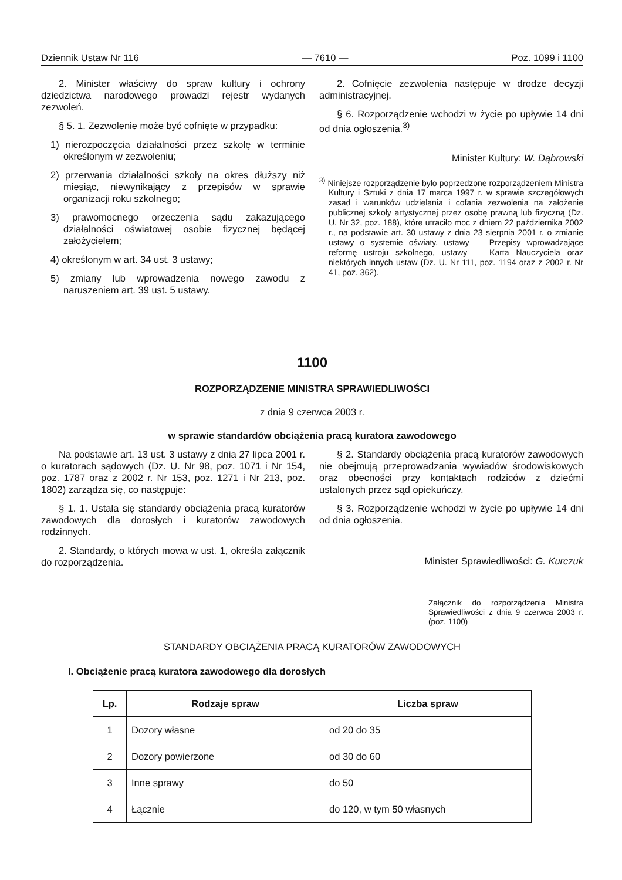Dziennik Ustaw Nr 116 — 7610 — Poz. 1099 i 1100
2. Minister właściwy do spraw kultury i ochrony dziedzictwa narodowego prowadzi rejestr wydanych zezwoleń.
§ 5. 1. Zezwolenie może być cofnięte w przypadku:
1) nierozpoczęcia działalności przez szkołę w terminie określonym w zezwoleniu;
2) przerwania działalności szkoły na okres dłuższy niż miesiąc, niewynikający z przepisów w sprawie organizacji roku szkolnego;
3) prawomocnego orzeczenia sądu zakazującego działalności oświatowej osobie fizycznej będącej założycielem;
4) określonym w art. 34 ust. 3 ustawy;
5) zmiany lub wprowadzenia nowego zawodu z naruszeniem art. 39 ust. 5 ustawy.
2. Cofnięcie zezwolenia następuje w drodze decyzji administracyjnej.
§ 6. Rozporządzenie wchodzi w życie po upływie 14 dni od dnia ogłoszenia.<sup>3)</sup>
Minister Kultury: W. Dąbrowski
<sup>3)</sup> Niniejsze rozporządzenie było poprzedzone rozporządzeniem Ministra Kultury i Sztuki z dnia 17 marca 1997 r. w sprawie szczegółowych zasad i warunków udzielania i cofania zezwolenia na założenie publicznej szkoły artystycznej przez osobę prawną lub fizyczną (Dz. U. Nr 32, poz. 188), które utraciło moc z dniem 22 października 2002 r., na podstawie art. 30 ustawy z dnia 23 sierpnia 2001 r. o zmianie ustawy o systemie oświaty, ustawy — Przepisy wprowadzające reformę ustroju szkolnego, ustawy — Karta Nauczyciela oraz niektórych innych ustaw (Dz. U. Nr 111, poz. 1194 oraz z 2002 r. Nr 41, poz. 362).
1100
ROZPORZĄDZENIE MINISTRA SPRAWIEDLIWOŚCI
z dnia 9 czerwca 2003 r.
w sprawie standardów obciążenia pracą kuratora zawodowego
Na podstawie art. 13 ust. 3 ustawy z dnia 27 lipca 2001 r. o kuratorach sądowych (Dz. U. Nr 98, poz. 1071 i Nr 154, poz. 1787 oraz z 2002 r. Nr 153, poz. 1271 i Nr 213, poz. 1802) zarządza się, co następuje:
§ 1. 1. Ustala się standardy obciążenia pracą kuratorów zawodowych dla dorosłych i kuratorów zawodowych rodzinnych.
2. Standardy, o których mowa w ust. 1, określa załącznik do rozporządzenia.
§ 2. Standardy obciążenia pracą kuratorów zawodowych nie obejmują przeprowadzania wywiadów środowiskowych oraz obecności przy kontaktach rodziców z dziećmi ustalonych przez sąd opiekuńczy.
§ 3. Rozporządzenie wchodzi w życie po upływie 14 dni od dnia ogłoszenia.
Minister Sprawiedliwości: G. Kurczuk
Załącznik do rozporządzenia Ministra Sprawiedliwości z dnia 9 czerwca 2003 r. (poz. 1100)
STANDARDY OBCIĄŻENIA PRACĄ KURATORÓW ZAWODOWYCH
I. Obciążenie pracą kuratora zawodowego dla dorosłych
| Lp. | Rodzaje spraw | Liczba spraw |
| --- | --- | --- |
| 1 | Dozory własne | od 20 do 35 |
| 2 | Dozory powierzone | od 30 do 60 |
| 3 | Inne sprawy | do 50 |
| 4 | Łącznie | do 120, w tym 50 własnych |